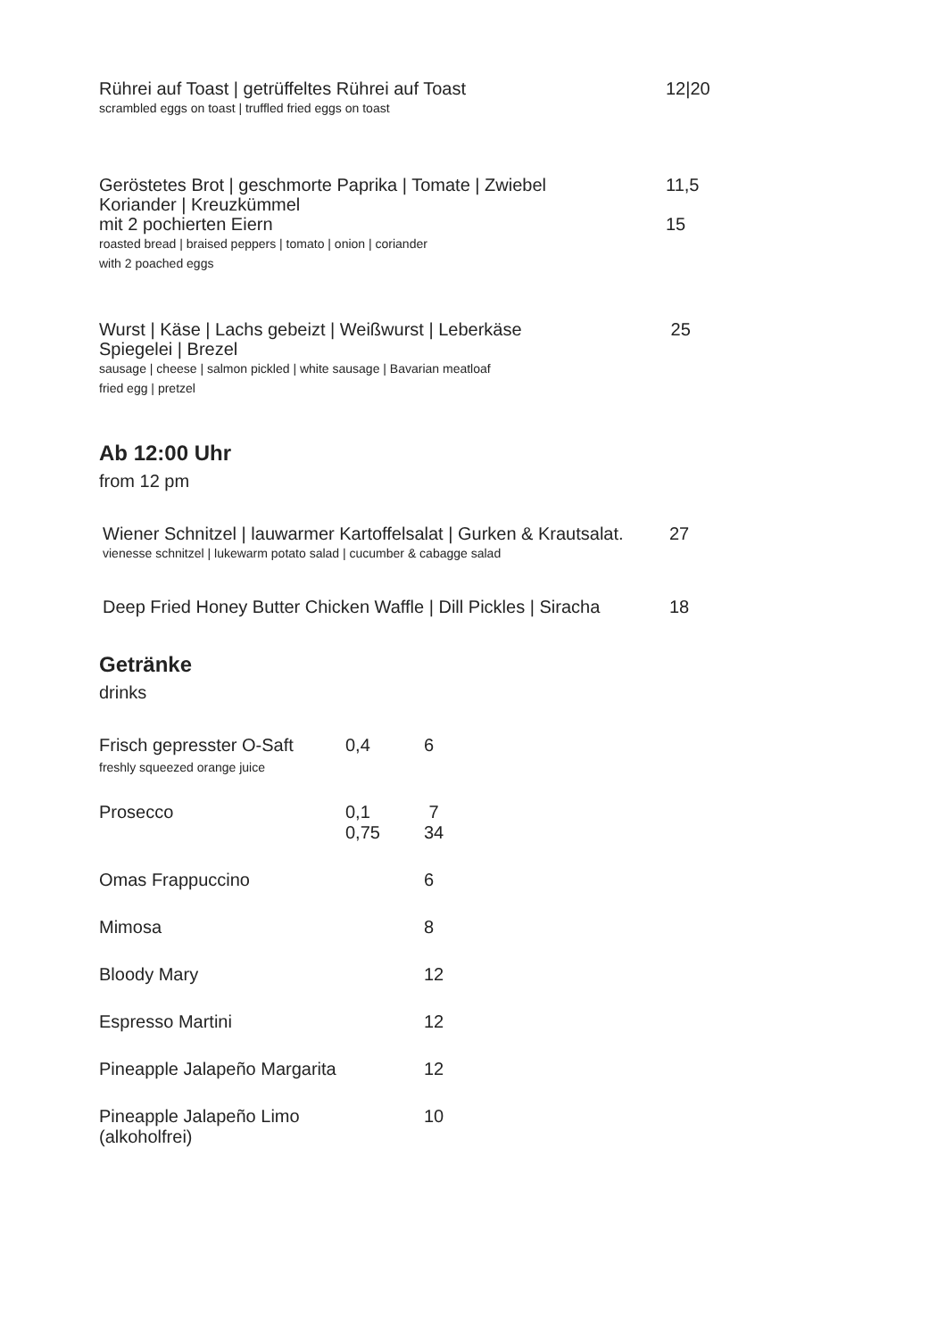Rührei auf Toast | getrüffeltes Rührei auf Toast
scrambled eggs on toast | truffled fried eggs on toast
12|20
Geröstetes Brot | geschmorte Paprika | Tomate | Zwiebel
Koriander | Kreuzkümmel
mit 2 pochierten Eiern
roasted bread | braised peppers | tomato | onion | coriander
with 2 poached eggs
11,5
15
Wurst | Käse | Lachs gebeizt | Weißwurst | Leberkäse
Spiegelei | Brezel
sausage | cheese | salmon pickled | white sausage | Bavarian meatloaf
fried egg | pretzel
25
Ab 12:00 Uhr
from 12 pm
Wiener Schnitzel | lauwarmer Kartoffelsalat | Gurken & Krautsalat.
vienesse schnitzel | lukewarm potato salad | cucumber & cabagge salad
27
Deep Fried Honey Butter Chicken Waffle | Dill Pickles | Siracha 18
Getränke
drinks
| Frisch gepresster O-Saft freshly squeezed orange juice | 0,4 | 6 |
| Prosecco | 0,1 0,75 | 7 34 |
| Omas Frappuccino | | 6 |
| Mimosa | | 8 |
| Bloody Mary | | 12 |
| Espresso Martini | | 12 |
| Pineapple Jalapeño Margarita | | 12 |
| Pineapple Jalapeño Limo (alkoholfrei) | | 10 |